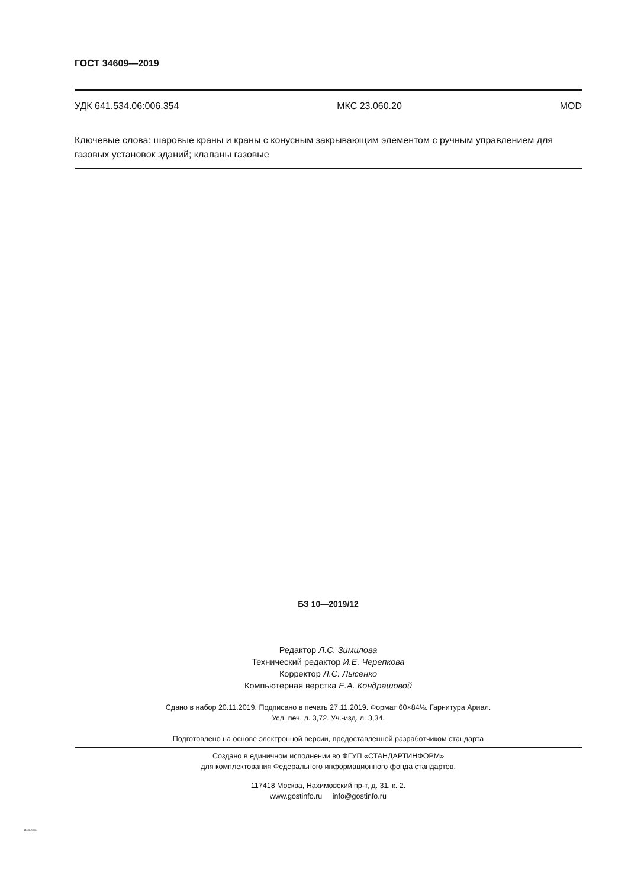ГОСТ 34609—2019
УДК 641.534.06:006.354 МКС 23.060.20 MOD
Ключевые слова: шаровые краны и краны с конусным закрывающим элементом с ручным управлением для газовых установок зданий; клапаны газовые
БЗ 10—2019/12
Редактор Л.С. Зимилова
Технический редактор И.Е. Черепкова
Корректор Л.С. Лысенко
Компьютерная верстка Е.А. Кондрашовой
Сдано в набор 20.11.2019. Подписано в печать 27.11.2019. Формат 60×84⅛. Гарнитура Ариал.
Усл. печ. л. 3,72. Уч.-изд. л. 3,34.
Подготовлено на основе электронной версии, предоставленной разработчиком стандарта
Создано в единичном исполнении во ФГУП «СТАНДАРТИНФОРМ»
для комплектования Федерального информационного фонда стандартов,
117418 Москва, Нахимовский пр-т, д. 31, к. 2.
www.gostinfo.ru info@gostinfo.ru
34609-2019